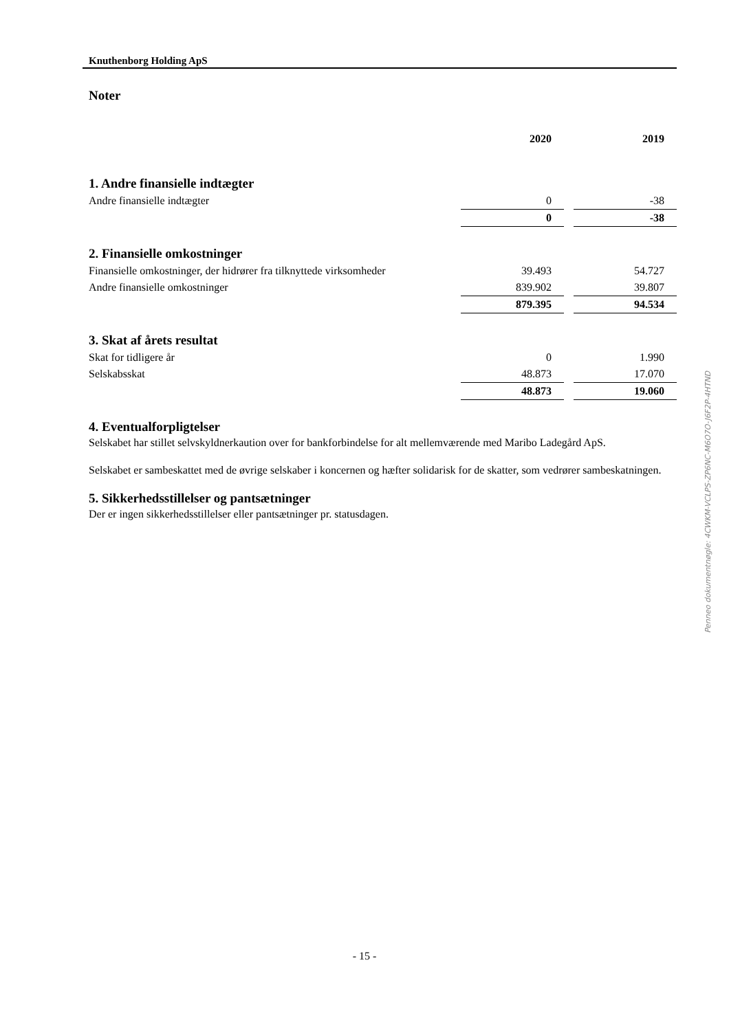Knuthenborg Holding ApS
Noter
| | 2020 | | 2019 |
1. Andre finansielle indtægter
| Andre finansielle indtægter | 0 | | -38 |
| | 0 | | -38 |
2. Finansielle omkostninger
| Finansielle omkostninger, der hidrører fra tilknyttede virksomheder | 39.493 | | 54.727 |
| Andre finansielle omkostninger | 839.902 | | 39.807 |
| | 879.395 | | 94.534 |
3. Skat af årets resultat
| Skat for tidligere år | 0 | | 1.990 |
| Selskabsskat | 48.873 | | 17.070 |
| | 48.873 | | 19.060 |
4. Eventualforpligtelser
Selskabet har stillet selvskyldnerkaution over for bankforbindelse for alt mellemværende med Maribo Ladegård ApS.
Selskabet er sambeskattet med de øvrige selskaber i koncernen og hæfter solidarisk for de skatter, som vedrører sambeskatningen.
5. Sikkerhedsstillelser og pantsætninger
Der er ingen sikkerhedsstillelser eller pantsætninger pr. statusdagen.
Penneo dokumentnøgle: 4CWKM-VCLPS-ZP6NC-M6O7O-J6F2P-4HTND
- 15 -